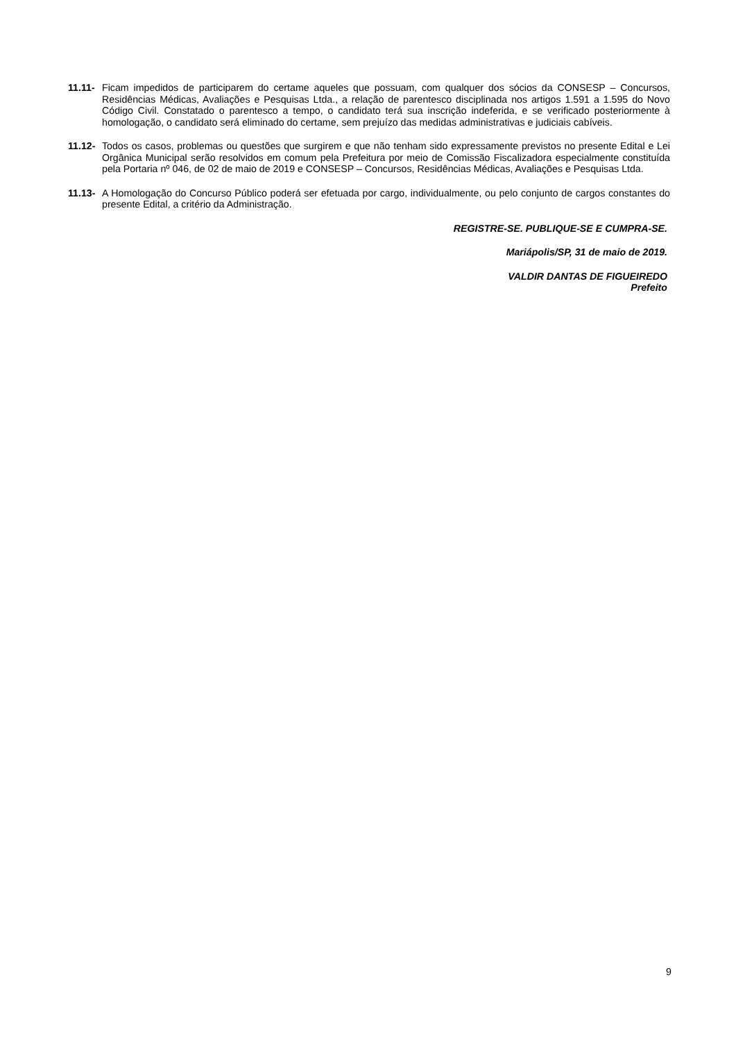11.11- Ficam impedidos de participarem do certame aqueles que possuam, com qualquer dos sócios da CONSESP – Concursos, Residências Médicas, Avaliações e Pesquisas Ltda., a relação de parentesco disciplinada nos artigos 1.591 a 1.595 do Novo Código Civil. Constatado o parentesco a tempo, o candidato terá sua inscrição indeferida, e se verificado posteriormente à homologação, o candidato será eliminado do certame, sem prejuízo das medidas administrativas e judiciais cabíveis.
11.12- Todos os casos, problemas ou questões que surgirem e que não tenham sido expressamente previstos no presente Edital e Lei Orgânica Municipal serão resolvidos em comum pela Prefeitura por meio de Comissão Fiscalizadora especialmente constituída pela Portaria nº 046, de 02 de maio de 2019 e CONSESP – Concursos, Residências Médicas, Avaliações e Pesquisas Ltda.
11.13- A Homologação do Concurso Público poderá ser efetuada por cargo, individualmente, ou pelo conjunto de cargos constantes do presente Edital, a critério da Administração.
REGISTRE-SE. PUBLIQUE-SE E CUMPRA-SE.
Mariápolis/SP, 31 de maio de 2019.
VALDIR DANTAS DE FIGUEIREDO
Prefeito
9